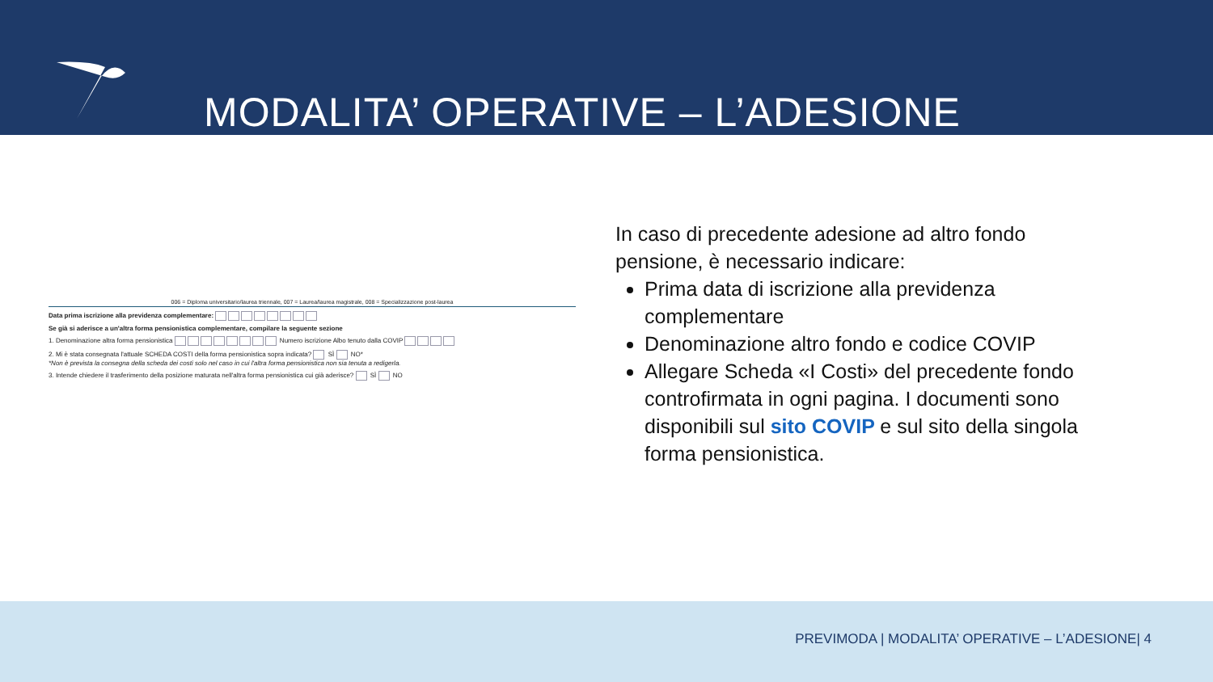MODALITA’ OPERATIVE – L’ADESIONE
006 = Diploma universitario/laurea triennale, 007 = Laurea/laurea magistrale, 008 = Specializzazione post-laurea
Data prima iscrizione alla previdenza complementare:
Se già si aderisce a un'altra forma pensionistica complementare, compilare la seguente sezione
1. Denominazione altra forma pensionistica Numero iscrizione Albo tenuto dalla COVIP
2. Mi è stata consegnata l'attuale SCHEDA COSTI della forma pensionistica sopra indicata? SÌ NO*
*Non è prevista la consegna della scheda dei costi solo nel caso in cui l'altra forma pensionistica non sia tenuta a redigerla.
3. Intende chiedere il trasferimento della posizione maturata nell'altra forma pensionistica cui già aderisce? SÌ NO
In caso di precedente adesione ad altro fondo pensione, è necessario indicare:
Prima data di iscrizione alla previdenza complementare
Denominazione altro fondo e codice COVIP
Allegare Scheda «I Costi» del precedente fondo controfirmata in ogni pagina. I documenti sono disponibili sul sito COVIP e sul sito della singola forma pensionistica.
PREVIMODA | MODALITA’ OPERATIVE – L’ADESIONE| 4